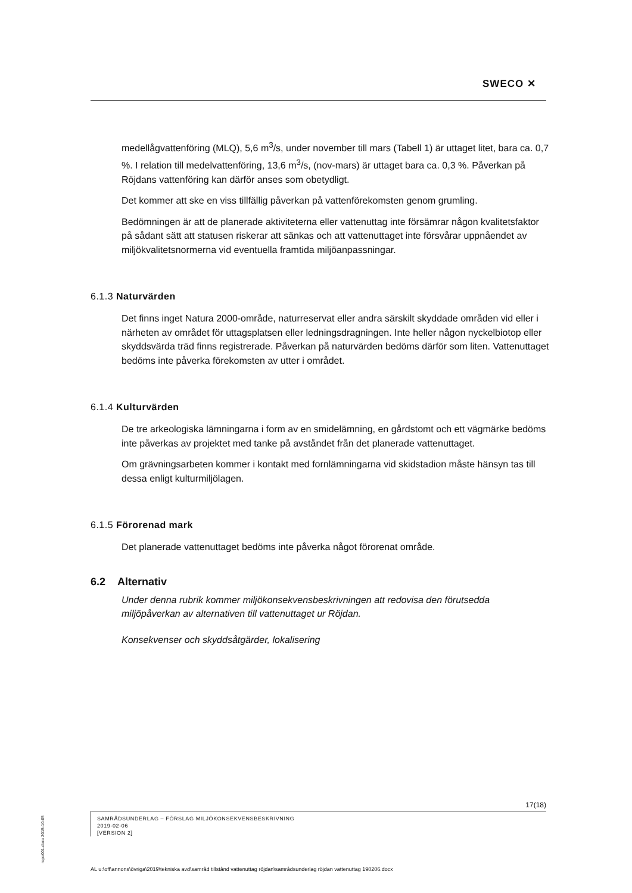SWECO ✕
medellågvattenföring (MLQ), 5,6 m<sup>3</sup>/s, under november till mars (Tabell 1) är uttaget litet, bara ca. 0,7 %. I relation till medelvattenföring, 13,6 m<sup>3</sup>/s, (nov-mars) är uttaget bara ca. 0,3 %. Påverkan på Röjdans vattenföring kan därför anses som obetydligt.
Det kommer att ske en viss tillfällig påverkan på vattenförekomsten genom grumling.
Bedömningen är att de planerade aktiviteterna eller vattenuttag inte försämrar någon kvalitetsfaktor på sådant sätt att statusen riskerar att sänkas och att vattenuttaget inte försvårar uppnåendet av miljökvalitetsnormerna vid eventuella framtida miljöanpassningar.
6.1.3 Naturvärden
Det finns inget Natura 2000-område, naturreservat eller andra särskilt skyddade områden vid eller i närheten av området för uttagsplatsen eller ledningsdragningen. Inte heller någon nyckelbiotop eller skyddsvärda träd finns registrerade. Påverkan på naturvärden bedöms därför som liten. Vattenuttaget bedöms inte påverka förekomsten av utter i området.
6.1.4 Kulturvärden
De tre arkeologiska lämningarna i form av en smidelämning, en gårdstomt och ett vägmärke bedöms inte påverkas av projektet med tanke på avståndet från det planerade vattenuttaget.
Om grävningsarbeten kommer i kontakt med fornlämningarna vid skidstadion måste hänsyn tas till dessa enligt kulturmiljölagen.
6.1.5 Förorenad mark
Det planerade vattenuttaget bedöms inte påverka något förorenat område.
6.2 Alternativ
Under denna rubrik kommer miljökonsekvensbeskrivningen att redovisa den förutsedda miljöpåverkan av alternativen till vattenuttaget ur Röjdan.
Konsekvenser och skyddsåtgärder, lokalisering
repo001.docx 2015-10-05
17(18)
SAMRÅDSUNDERLAG – FÖRSLAG MILJÖKONSEKVENSBESKRIVNING
2019-02-06
[VERSION 2]
AL u:\off\annons\övriga\2019\tekniska avd\samråd tillstånd vattenuttag röjdan\samrådsunderlag röjdan vattenuttag 190206.docx